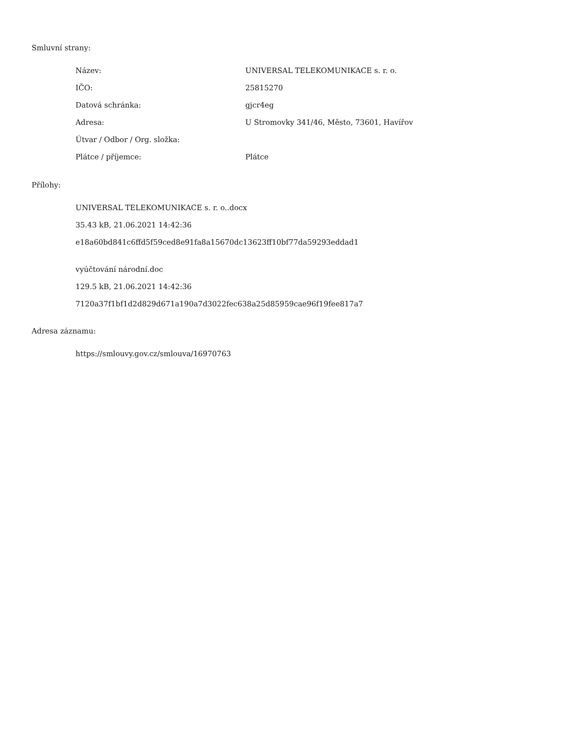Smluvní strany:
| Název: | UNIVERSAL TELEKOMUNIKACE s. r. o. |
| IČO: | 25815270 |
| Datová schránka: | gjcr4eg |
| Adresa: | U Stromovky 341/46, Město, 73601, Havířov |
| Útvar / Odbor / Org. složka: | |
| Plátce / příjemce: | Plátce |
Přílohy:
UNIVERSAL TELEKOMUNIKACE s. r. o..docx
35.43 kB, 21.06.2021 14:42:36
e18a60bd841c6ffd5f59ced8e91fa8a15670dc13623ff10bf77da59293eddad1
vyúčtování národní.doc
129.5 kB, 21.06.2021 14:42:36
7120a37f1bf1d2d829d671a190a7d3022fec638a25d85959cae96f19fee817a7
Adresa záznamu:
https://smlouvy.gov.cz/smlouva/16970763